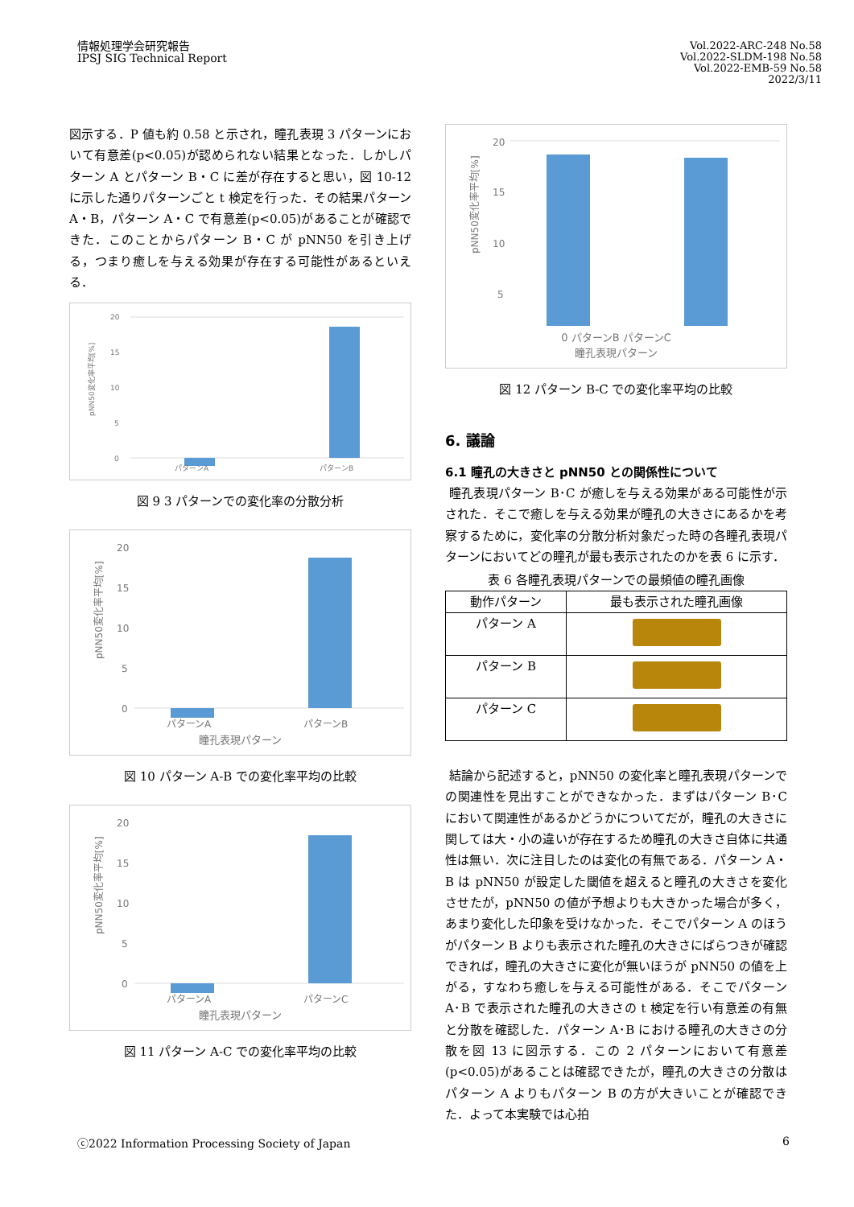情報処理学会研究報告
IPSJ SIG Technical Report
Vol.2022-ARC-248 No.58
Vol.2022-SLDM-198 No.58
Vol.2022-EMB-59 No.58
2022/3/11
図示する．P 値も約 0.58 と示され，瞳孔表現 3 パターンにおいて有意差(p<0.05)が認められない結果となった．しかしパターン A とパターン B・C に差が存在すると思い，図 10-12 に示した通りパターンごと t 検定を行った．その結果パターン A・B，パターン A・C で有意差(p<0.05)があることが確認できた．このことからパターン B・C が pNN50 を引き上げる，つまり癒しを与える効果が存在する可能性があるといえる．
pNN50変化率平均[%]
20
15
10
5
0
パターンA
パターンB
図 9 3 パターンでの変化率の分散分析
pNN50変化率平均[%]
20
15
10
5
0
パターンA
パターンB
瞳孔表現パターン
図 10 パターン A-B での変化率平均の比較
pNN50変化率平均[%]
20
15
10
5
0
パターンA
パターンC
瞳孔表現パターン
図 11 パターン A-C での変化率平均の比較
pNN50変化率平均[%]
20
15
10
5
0 パターンB パターンC
瞳孔表現パターン
図 12 パターン B-C での変化率平均の比較
6. 議論
6.1 瞳孔の大きさと pNN50 との関係性について
瞳孔表現パターン B･C が癒しを与える効果がある可能性が示された．そこで癒しを与える効果が瞳孔の大きさにあるかを考察するために，変化率の分散分析対象だった時の各瞳孔表現パターンにおいてどの瞳孔が最も表示されたのかを表 6 に示す．
表 6 各瞳孔表現パターンでの最頻値の瞳孔画像
| 動作パターン | 最も表示された瞳孔画像 |
| --- | --- |
| パターン A | |
| パターン B | |
| パターン C | |
結論から記述すると，pNN50 の変化率と瞳孔表現パターンでの関連性を見出すことができなかった．まずはパターン B･C において関連性があるかどうかについてだが，瞳孔の大きさに関しては大・小の違いが存在するため瞳孔の大きさ自体に共通性は無い．次に注目したのは変化の有無である．パターン A・B は pNN50 が設定した閾値を超えると瞳孔の大きさを変化させたが，pNN50 の値が予想よりも大きかった場合が多く，あまり変化した印象を受けなかった．そこでパターン A のほうがパターン B よりも表示された瞳孔の大きさにばらつきが確認できれば，瞳孔の大きさに変化が無いほうが pNN50 の値を上がる，すなわち癒しを与える可能性がある．そこでパターン A･B で表示された瞳孔の大きさの t 検定を行い有意差の有無と分散を確認した．パターン A･B における瞳孔の大きさの分散を図 13 に図示する．この 2 パターンにおいて有意差(p<0.05)があることは確認できたが，瞳孔の大きさの分散はパターン A よりもパターン B の方が大きいことが確認できた．よって本実験では心拍
ⓒ2022 Information Processing Society of Japan 6